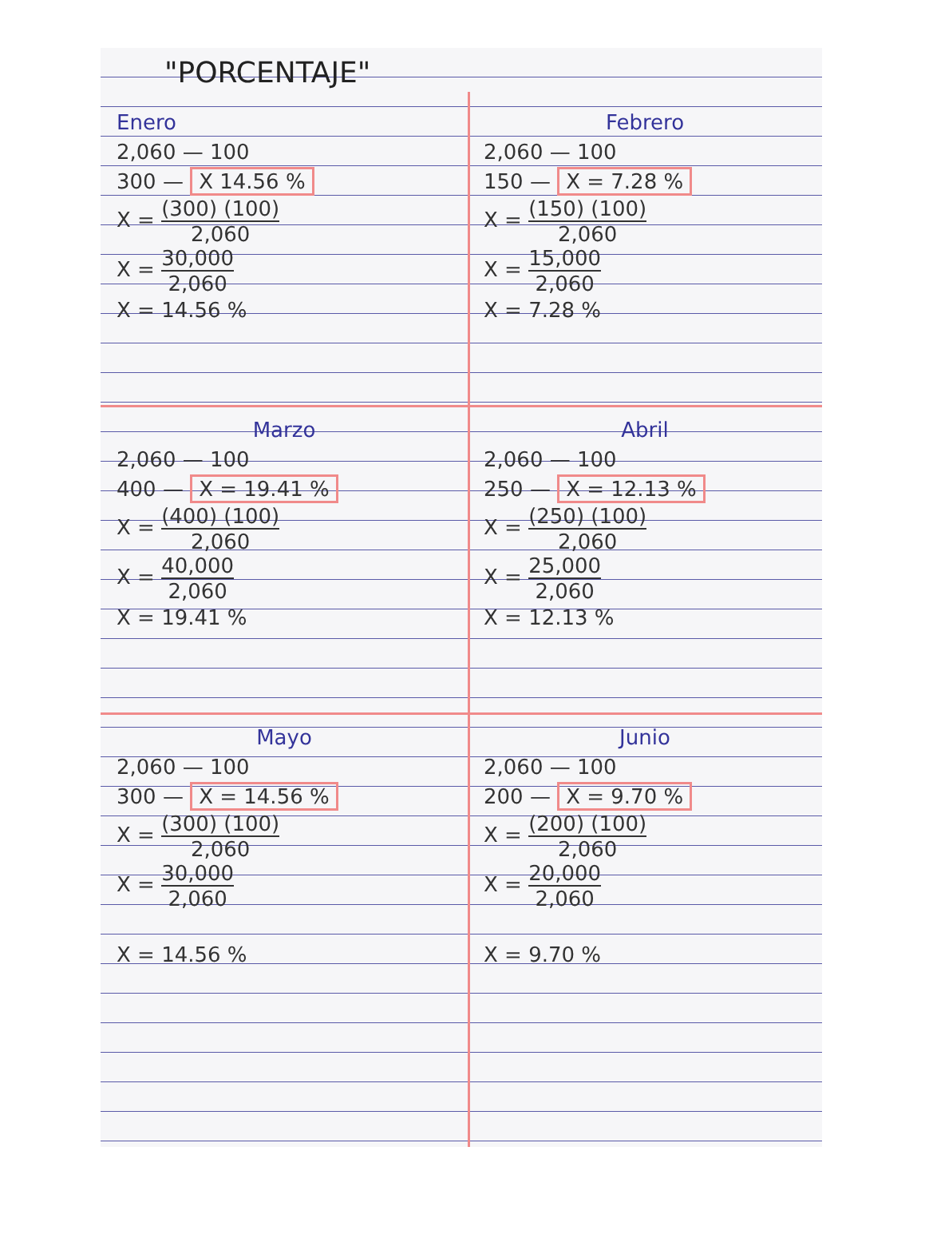"PORCENTAJE"
Enero
2,060 — 100
300 — X 14.56 %
X = (300) (100) 2,060
X = 30,000 2,060
X = 14.56 %
Febrero
2,060 — 100
150 — X = 7.28 %
X = (150) (100) 2,060
X = 15,000 2,060
X = 7.28 %
Marzo
2,060 — 100
400 — X = 19.41 %
X = (400) (100) 2,060
X = 40,000 2,060
X = 19.41 %
Abril
2,060 — 100
250 — X = 12.13 %
X = (250) (100) 2,060
X = 25,000 2,060
X = 12.13 %
Mayo
2,060 — 100
300 — X = 14.56 %
X = (300) (100) 2,060
X = 30,000 2,060
X = 14.56 %
Junio
2,060 — 100
200 — X = 9.70 %
X = (200) (100) 2,060
X = 20,000 2,060
X = 9.70 %